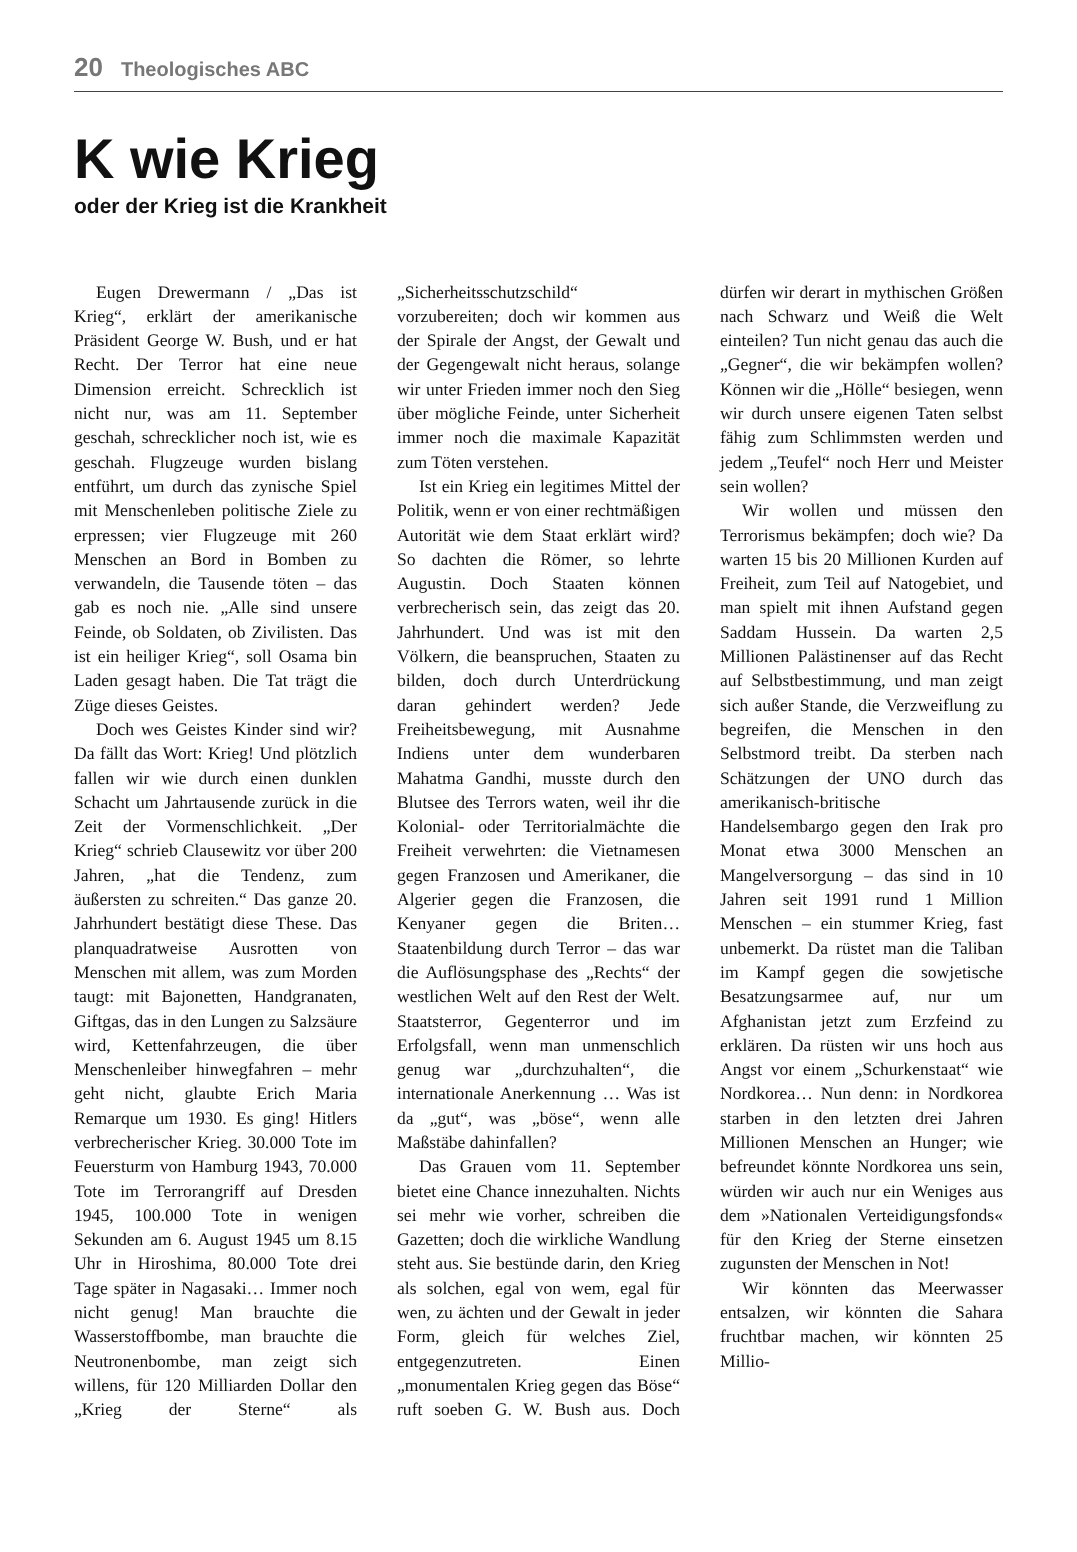20 Theologisches ABC
K wie Krieg
oder der Krieg ist die Krankheit
Eugen Drewermann / „Das ist Krieg“, erklärt der amerikanische Präsident George W. Bush, und er hat Recht. Der Terror hat eine neue Dimension erreicht. Schrecklich ist nicht nur, was am 11. September geschah, schrecklicher noch ist, wie es geschah. Flugzeuge wurden bislang entführt, um durch das zynische Spiel mit Menschenleben politische Ziele zu erpressen; vier Flugzeuge mit 260 Menschen an Bord in Bomben zu verwandeln, die Tausende töten – das gab es noch nie. „Alle sind unsere Feinde, ob Soldaten, ob Zivilisten. Das ist ein heiliger Krieg“, soll Osama bin Laden gesagt haben. Die Tat trägt die Züge dieses Geistes.
Doch wes Geistes Kinder sind wir? Da fällt das Wort: Krieg! Und plötzlich fallen wir wie durch einen dunklen Schacht um Jahrtausende zurück in die Zeit der Vormenschlichkeit. „Der Krieg“ schrieb Clausewitz vor über 200 Jahren, „hat die Tendenz, zum äußersten zu schreiten.“ Das ganze 20. Jahrhundert bestätigt diese These. Das planquadratweise Ausrotten von Menschen mit allem, was zum Morden taugt: mit Bajonetten, Handgranaten, Giftgas, das in den Lungen zu Salzsäure wird, Kettenfahrzeugen, die über Menschenleiber hinwegfahren – mehr geht nicht, glaubte Erich Maria Remarque um 1930. Es ging! Hitlers verbrecherischer Krieg. 30.000 Tote im Feuersturm von Hamburg 1943, 70.000 Tote im Terrorangriff auf Dresden 1945, 100.000 Tote in wenigen Sekunden am 6. August 1945 um 8.15 Uhr in Hiroshima, 80.000 Tote drei Tage später in Nagasaki… Immer noch nicht genug! Man brauchte die Wasserstoffbombe, man brauchte die Neutronenbombe, man zeigt sich willens, für 120 Milliarden Dollar den „Krieg der Sterne“ als „Sicherheitsschutzschild“ vorzubereiten; doch wir kommen aus der Spirale der Angst, der Gewalt und der Gegengewalt nicht heraus, solange wir unter Frieden immer noch den Sieg über mögliche Feinde, unter Sicherheit immer noch die maximale Kapazität zum Töten verstehen.
Ist ein Krieg ein legitimes Mittel der Politik, wenn er von einer rechtmäßigen Autorität wie dem Staat erklärt wird? So dachten die Römer, so lehrte Augustin. Doch Staaten können verbrecherisch sein, das zeigt das 20. Jahrhundert. Und was ist mit den Völkern, die beanspruchen, Staaten zu bilden, doch durch Unterdrückung daran gehindert werden? Jede Freiheitsbewegung, mit Ausnahme Indiens unter dem wunderbaren Mahatma Gandhi, musste durch den Blutsee des Terrors waten, weil ihr die Kolonial- oder Territorialmächte die Freiheit verwehrten: die Vietnamesen gegen Franzosen und Amerikaner, die Algerier gegen die Franzosen, die Kenyaner gegen die Briten… Staatenbildung durch Terror – das war die Auflösungsphase des „Rechts“ der westlichen Welt auf den Rest der Welt. Staatsterror, Gegenterror und im Erfolgsfall, wenn man unmenschlich genug war „durchzuhalten“, die internationale Anerkennung … Was ist da „gut“, was „böse“, wenn alle Maßstäbe dahinfallen?
Das Grauen vom 11. September bietet eine Chance innezuhalten. Nichts sei mehr wie vorher, schreiben die Gazetten; doch die wirkliche Wandlung steht aus. Sie bestünde darin, den Krieg als solchen, egal von wem, egal für wen, zu ächten und der Gewalt in jeder Form, gleich für welches Ziel, entgegenzutreten. Einen „monumentalen Krieg gegen das Böse“ ruft soeben G. W. Bush aus. Doch dürfen wir derart in mythischen Größen nach Schwarz und Weiß die Welt einteilen? Tun nicht genau das auch die „Gegner“, die wir bekämpfen wollen? Können wir die „Hölle“ besiegen, wenn wir durch unsere eigenen Taten selbst fähig zum Schlimmsten werden und jedem „Teufel“ noch Herr und Meister sein wollen?
Wir wollen und müssen den Terrorismus bekämpfen; doch wie? Da warten 15 bis 20 Millionen Kurden auf Freiheit, zum Teil auf Natogebiet, und man spielt mit ihnen Aufstand gegen Saddam Hussein. Da warten 2,5 Millionen Palästinenser auf das Recht auf Selbstbestimmung, und man zeigt sich außer Stande, die Verzweiflung zu begreifen, die Menschen in den Selbstmord treibt. Da sterben nach Schätzungen der UNO durch das amerikanisch-britische Handelsembargo gegen den Irak pro Monat etwa 3000 Menschen an Mangelversorgung – das sind in 10 Jahren seit 1991 rund 1 Million Menschen – ein stummer Krieg, fast unbemerkt. Da rüstet man die Taliban im Kampf gegen die sowjetische Besatzungsarmee auf, nur um Afghanistan jetzt zum Erzfeind zu erklären. Da rüsten wir uns hoch aus Angst vor einem „Schurkenstaat“ wie Nordkorea… Nun denn: in Nordkorea starben in den letzten drei Jahren Millionen Menschen an Hunger; wie befreundet könnte Nordkorea uns sein, würden wir auch nur ein Weniges aus dem »Nationalen Verteidigungsfonds« für den Krieg der Sterne einsetzen zugunsten der Menschen in Not!
Wir könnten das Meerwasser entsalzen, wir könnten die Sahara fruchtbar machen, wir könnten 25 Millio-